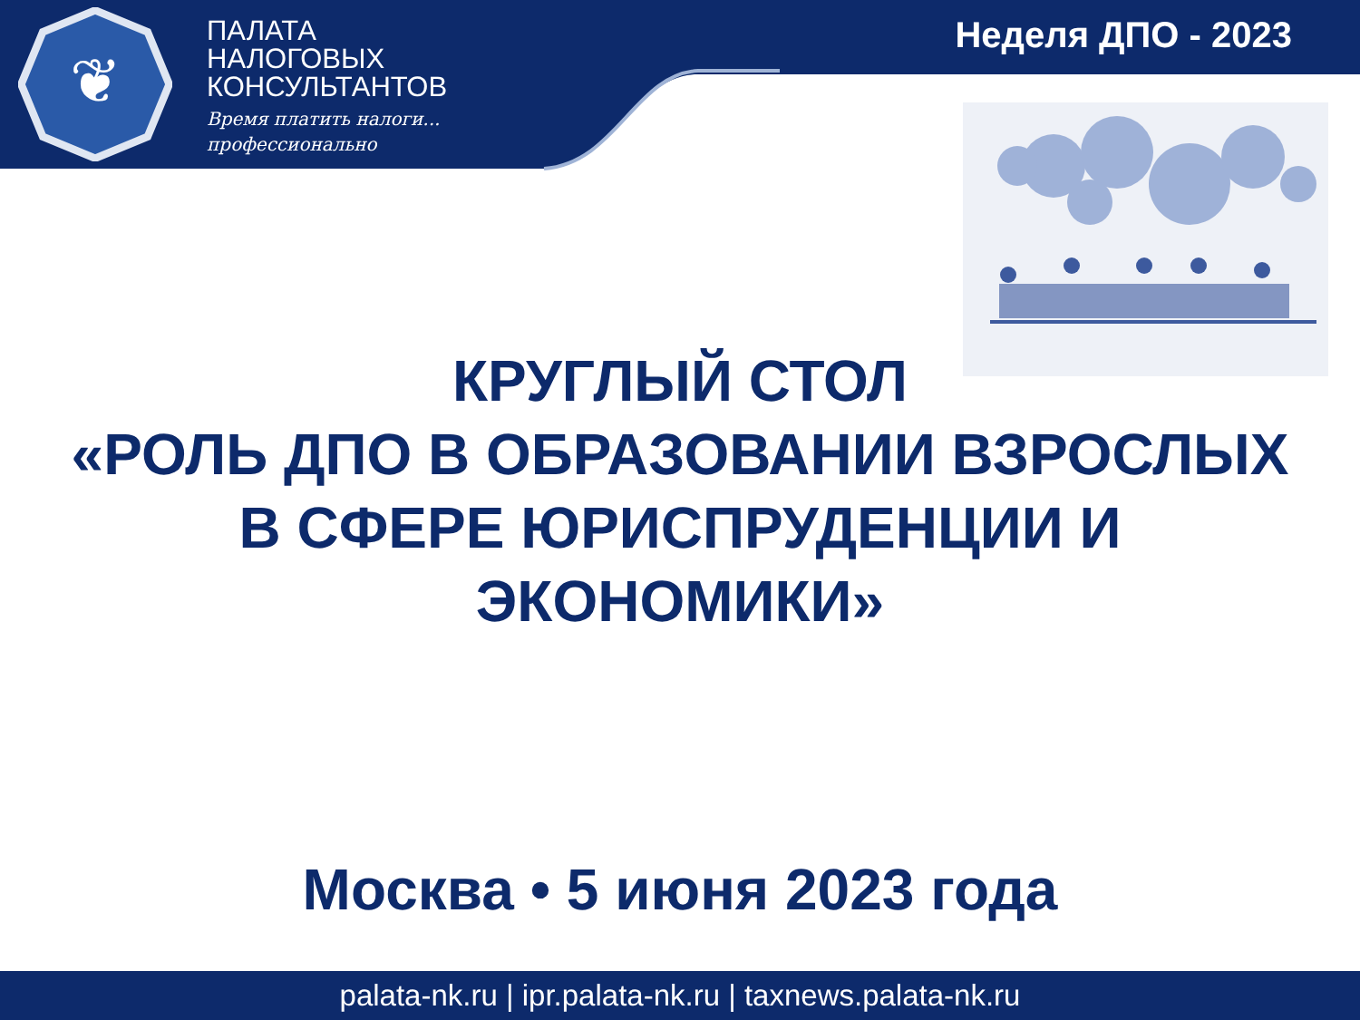❦
ПАЛАТА
НАЛОГОВЫХ
КОНСУЛЬТАНТОВ
Время платить налоги...
профессионально
Неделя ДПО - 2023
КРУГЛЫЙ СТОЛ
«РОЛЬ ДПО В ОБРАЗОВАНИИ ВЗРОСЛЫХ
В СФЕРЕ ЮРИСПРУДЕНЦИИ И
ЭКОНОМИКИ»
Москва • 5 июня 2023 года
palata-nk.ru | ipr.palata-nk.ru | taxnews.palata-nk.ru